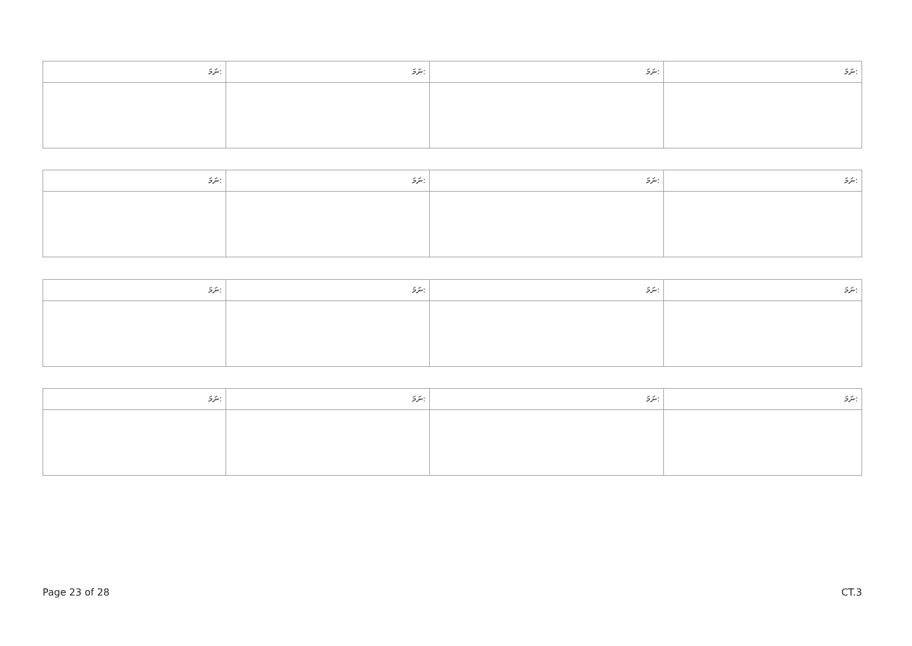| ނަމަ: | ނަމަ: | ނަމަ: | ނަމަ: |
| --- | --- | --- | --- |
| ނަމަ: | ނަމަ: | ނަމަ: | ނަމަ: |
| --- | --- | --- | --- |
| ނަމަ: | ނަމަ: | ނަމަ: | ނަމަ: |
| --- | --- | --- | --- |
| ނަމަ: | ނަމަ: | ނަމަ: | ނަމަ: |
| --- | --- | --- | --- |
Page 23 of 28 CT.3